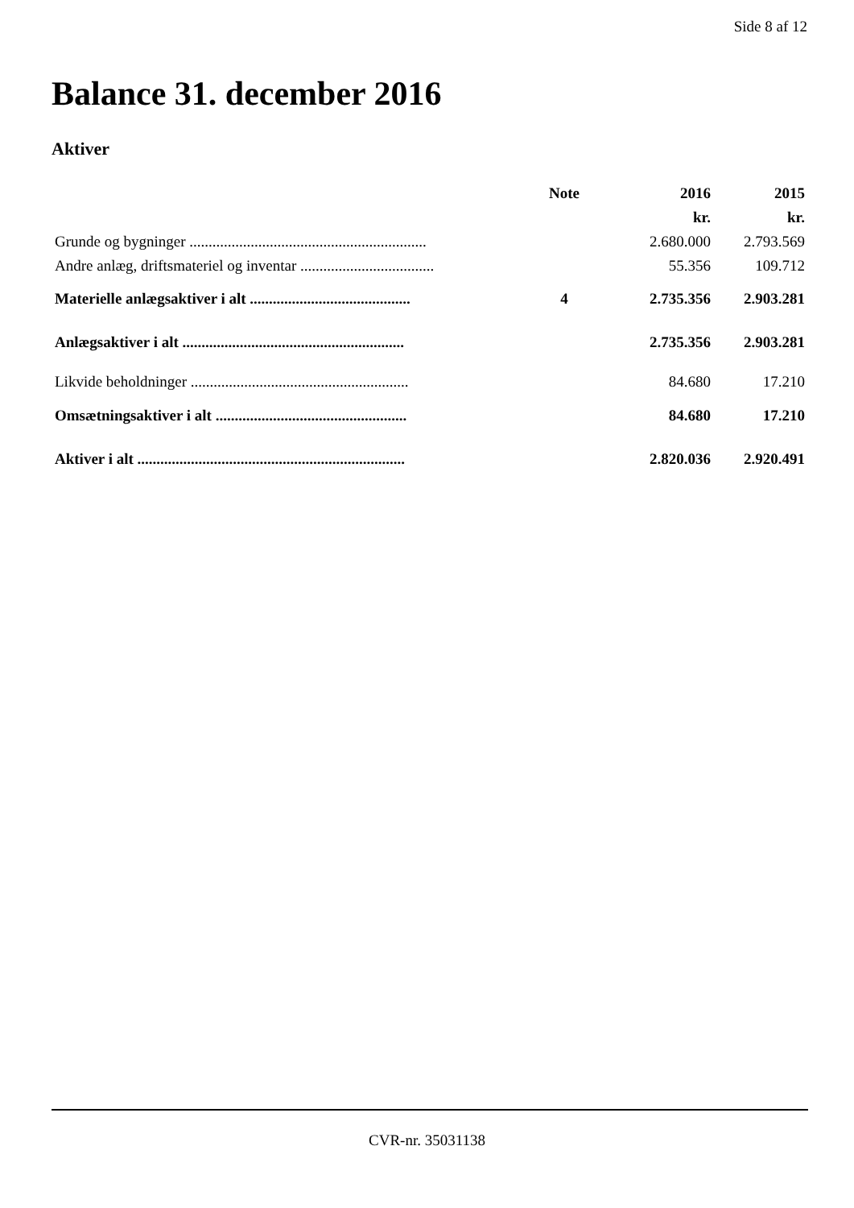Side 8 af 12
Balance 31. december 2016
Aktiver
| | Note | 2016 | 2015 |
| --- | --- | --- | --- |
| | | kr. | kr. |
| Grunde og bygninger .............................................................. | | 2.680.000 | 2.793.569 |
| Andre anlæg, driftsmateriel og inventar ................................... | | 55.356 | 109.712 |
| Materielle anlægsaktiver i alt .......................................... | 4 | 2.735.356 | 2.903.281 |
| Anlægsaktiver i alt .......................................................... | | 2.735.356 | 2.903.281 |
| Likvide beholdninger ......................................................... | | 84.680 | 17.210 |
| Omsætningsaktiver i alt .................................................. | | 84.680 | 17.210 |
| Aktiver i alt ...................................................................... | | 2.820.036 | 2.920.491 |
CVR-nr. 35031138